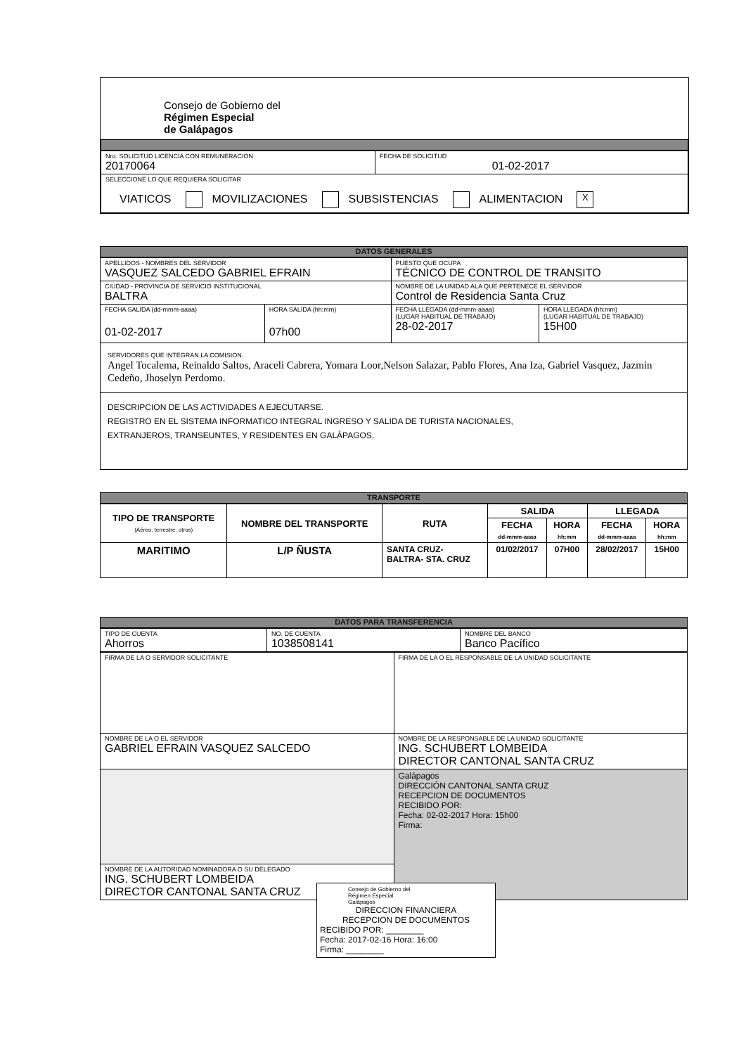Consejo de Gobierno del
Régimen Especial
de Galápagos
| Nro. SOLICITUD LICENCIA CON REMUNERACION 20170064 | FECHA DE SOLICITUD 01-02-2017 |
| SELECCIONE LO QUE REQUIERA SOLICITAR VIATICOS MOVILIZACIONES SUBSISTENCIAS ALIMENTACION X | |
DATOS GENERALES
| APELLIDOS - NOMBRES DEL SERVIDOR VASQUEZ SALCEDO GABRIEL EFRAIN | | PUESTO QUE OCUPA TÉCNICO DE CONTROL DE TRANSITO | |
| CIUDAD - PROVINCIA DE SERVICIO INSTITUCIONAL BALTRA | | NOMBRE DE LA UNIDAD ALA QUE PERTENECE EL SERVIDOR Control de Residencia Santa Cruz | |
| FECHA SALIDA (dd-mmm-aaaa) 01-02-2017 | HORA SALIDA (hh:mm) 07h00 | FECHA LLEGADA (dd-mmm-aaaa) (LUGAR HABITUAL DE TRABAJO) 28-02-2017 | HORA LLEGADA (hh:mm) (LUGAR HABITUAL DE TRABAJO) 15H00 |
| SERVIDORES QUE INTEGRAN LA COMISION. Angel Tocalema, Reinaldo Saltos, Araceli Cabrera, Yomara Loor,Nelson Salazar, Pablo Flores, Ana Iza, Gabriel Vasquez, Jazmin Cedeño, Jhoselyn Perdomo. | | | |
| DESCRIPCION DE LAS ACTIVIDADES A EJECUTARSE. REGISTRO EN EL SISTEMA INFORMATICO INTEGRAL INGRESO Y SALIDA DE TURISTA NACIONALES, EXTRANJEROS, TRANSEUNTES, Y RESIDENTES EN GALÀPAGOS, | | | |
TRANSPORTE
| TIPO DE TRANSPORTE (Aéreo, terrestre, otros) | NOMBRE DEL TRANSPORTE | RUTA | SALIDA | | LLEGADA | |
| --- | --- | --- | --- | --- | --- | --- |
| | | | FECHA dd-mmm-aaaa | HORA hh:mm | FECHA dd-mmm-aaaa | HORA hh:mm |
| MARITIMO | L/P ÑUSTA | SANTA CRUZ- BALTRA- STA. CRUZ | 01/02/2017 | 07H00 | 28/02/2017 | 15H00 |
DATOS PARA TRANSFERENCIA
| TIPO DE CUENTA Ahorros | NO. DE CUENTA 1038508141 | NOMBRE DEL BANCO Banco Pacífico |
| FIRMA DE LA O SERVIDOR SOLICITANTE | FIRMA DE LA O EL RESPONSABLE DE LA UNIDAD SOLICITANTE |
| NOMBRE DE LA O EL SERVIDOR GABRIEL EFRAIN VASQUEZ SALCEDO | NOMBRE DE LA RESPONSABLE DE LA UNIDAD SOLICITANTE ING. SCHUBERT LOMBEIDA DIRECTOR CANTONAL SANTA CRUZ |
| | Galápagos DIRECCIÓN CANTONAL SANTA CRUZ RECEPCION DE DOCUMENTOS RECIBIDO POR: Fecha: 02-02-2017 Hora: 15h00 Firma: |
| NOMBRE DE LA AUTORIDAD NOMINADORA O SU DELEGADO ING. SCHUBERT LOMBEIDA DIRECTOR CANTONAL SANTA CRUZ | |
Consejo de Gobierno del
Régimen Especial
Galápagos
DIRECCION FINANCIERA
RECEPCION DE DOCUMENTOS
RECIBIDO POR: ________
Fecha: 2017-02-16 Hora: 16:00
Firma: ________